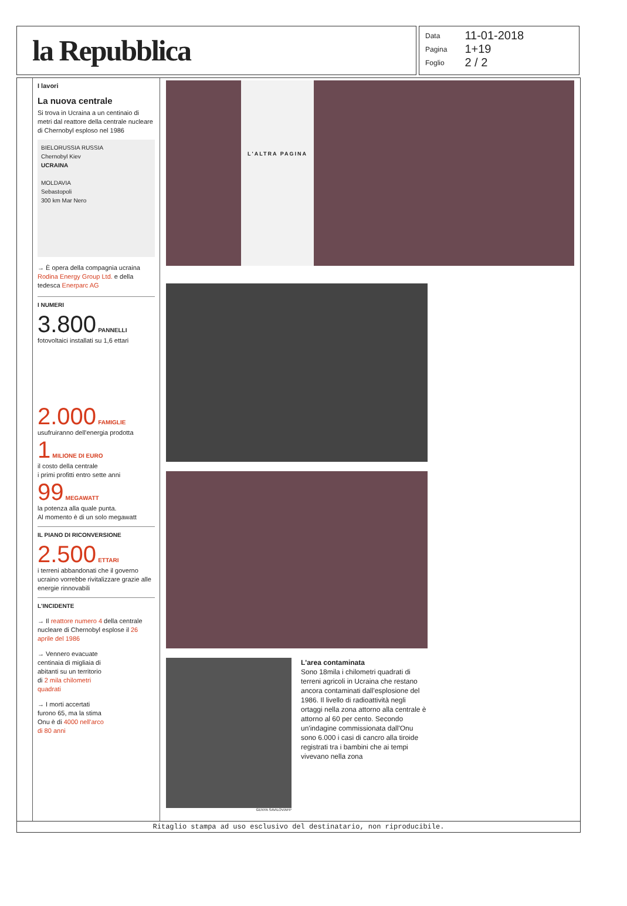la Repubblica
| Data | 11-01-2018 |
| Pagina | 1+19 |
| Foglio | 2 / 2 |
I lavori
La nuova centrale
Si trova in Ucraina a un centinaio di metri dal reattore della centrale nucleare di Chernobyl esploso nel 1986
BIELORUSSIA RUSSIA
Chernobyl Kiev
UCRAINA
MOLDAVIA
Sebastopoli
300 km Mar Nero
→ È opera della compagnia ucraina Rodina Energy Group Ltd. e della tedesca Enerparc AG
I NUMERI
3.800 PANNELLI
fotovoltaici installati su 1,6 ettari
2.000 FAMIGLIE
usufruiranno dell'energia prodotta
1 MILIONE DI EURO
il costo della centrale
i primi profitti entro sette anni
99 MEGAWATT
la potenza alla quale punta.
Al momento è di un solo megawatt
IL PIANO DI RICONVERSIONE
2.500 ETTARI
i terreni abbandonati che il governo ucraino vorrebbe rivitalizzare grazie alle energie rinnovabili
L'INCIDENTE
→ Il reattore numero 4 della centrale nucleare di Chernobyl esplose il 26 aprile del 1986
→ Vennero evacuate centinaia di migliaia di abitanti su un territorio di 2 mila chilometri quadrati
→ I morti accertati furono 65, ma la stima Onu è di 4000 nell'arco di 80 anni
L'ALTRA PAGINA
GENYA SAVILOV/AFP
L'area contaminata
Sono 18mila i chilometri quadrati di terreni agricoli in Ucraina che restano ancora contaminati dall'esplosione del 1986. Il livello di radioattività negli ortaggi nella zona attorno alla centrale è attorno al 60 per cento. Secondo un'indagine commissionata dall'Onu sono 6.000 i casi di cancro alla tiroide registrati tra i bambini che ai tempi vivevano nella zona
Ritaglio stampa ad uso esclusivo del destinatario, non riproducibile.